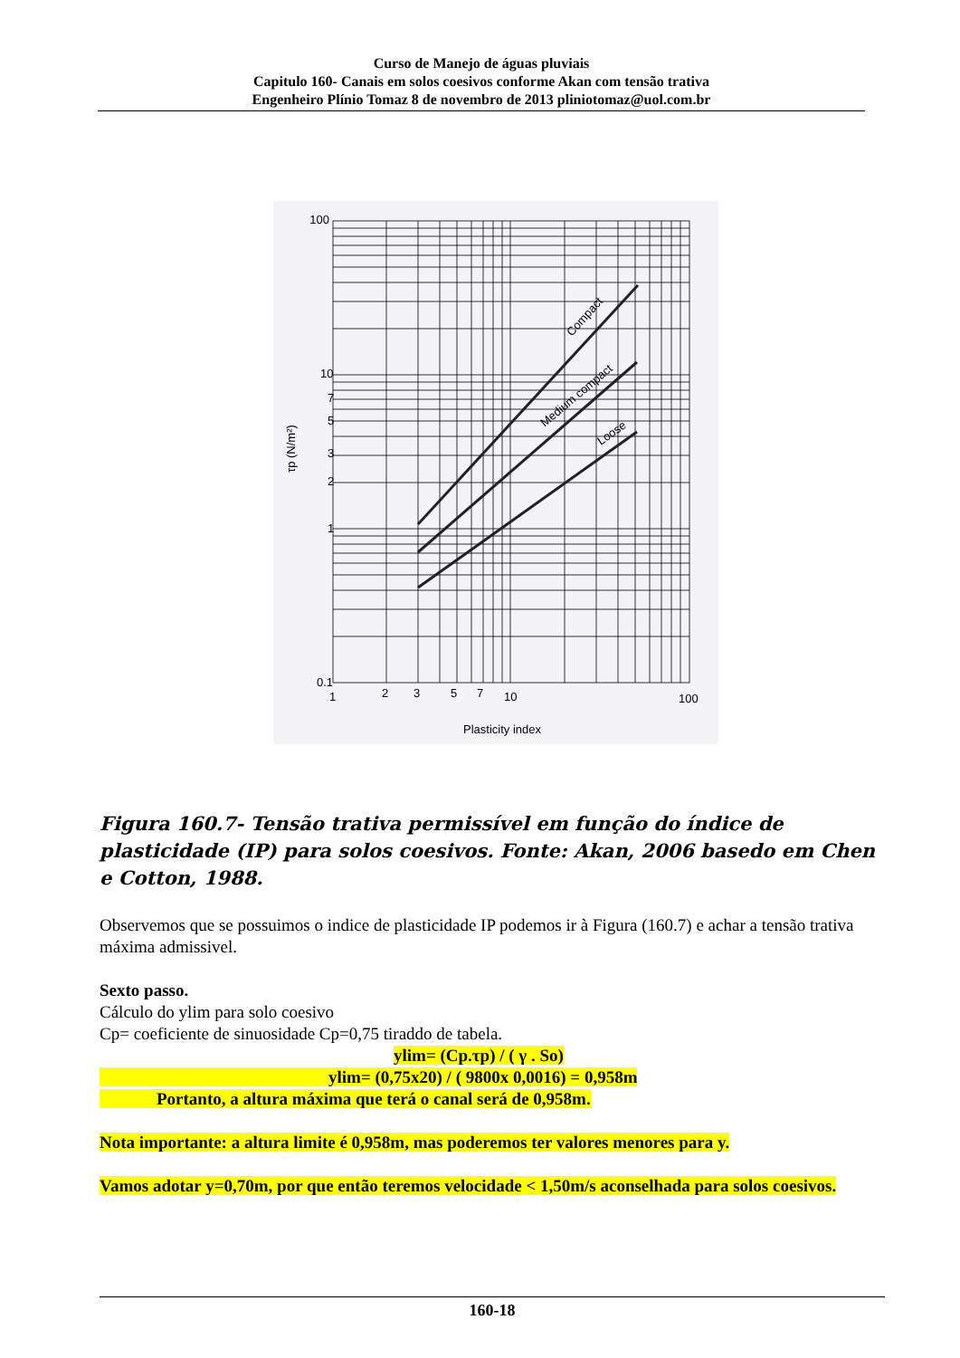Curso de Manejo de águas pluviais
Capitulo 160- Canais em solos coesivos conforme Akan com tensão trativa
Engenheiro Plínio Tomaz 8 de novembro de 2013 pliniotomaz@uol.com.br
100
10
7
5
3
2
1
0.1
1
2
3
5
7
10
100
Plasticity index
τp (N/m²)
Compact
Medium compact
Loose
Figura 160.7- Tensão trativa permissível em função do índice de plasticidade (IP) para solos coesivos. Fonte: Akan, 2006 basedo em Chen e Cotton, 1988.
Observemos que se possuimos o indice de plasticidade IP podemos ir à Figura (160.7) e achar a tensão trativa máxima admissivel.
Sexto passo.
Cálculo do ylim para solo coesivo
Cp= coeficiente de sinuosidade Cp=0,75 tiraddo de tabela.
ylim= (Cp.τp) / ( γ . So)
ylim= (0,75x20) / ( 9800x 0,0016) = 0,958m
Portanto, a altura máxima que terá o canal será de 0,958m.
Nota importante: a altura limite é 0,958m, mas poderemos ter valores menores para y.
Vamos adotar y=0,70m, por que então teremos velocidade < 1,50m/s aconselhada para solos coesivos.
160-18